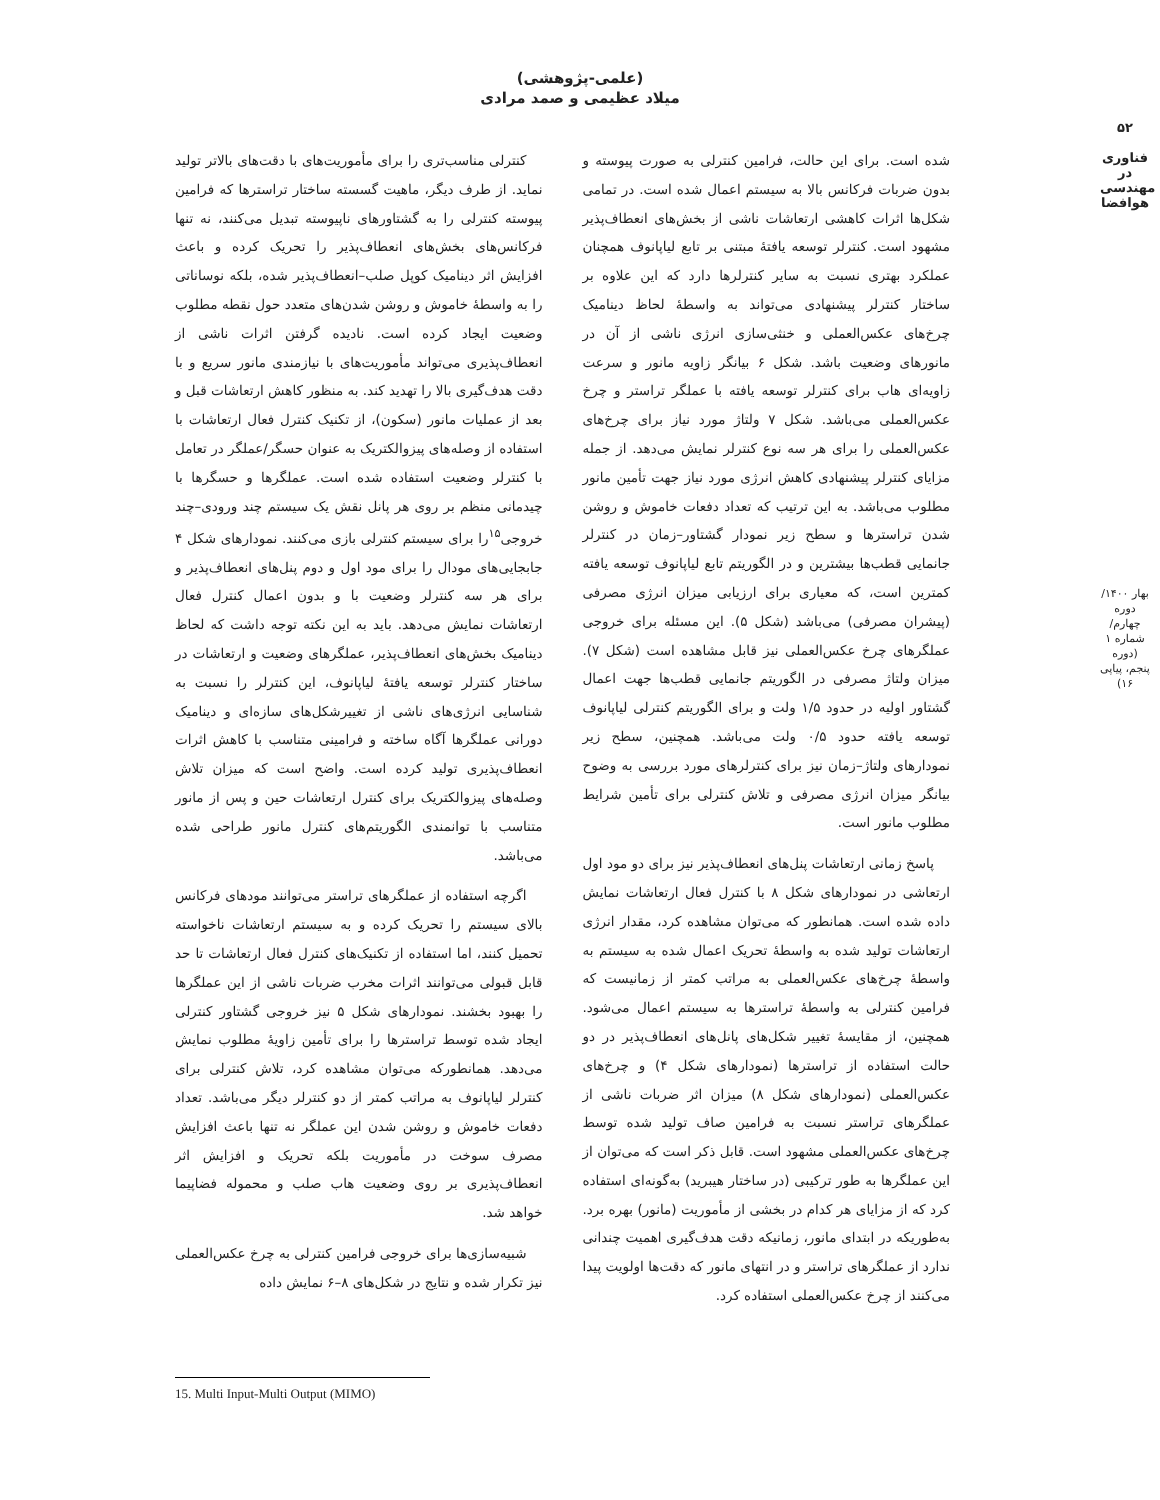۵۲
فناوری در
مهندسی هوافضا
بهار ۱۴۰۰/ دوره چهارم/ شماره ۱ (دوره پنجم، پیاپی ۱۶)
(علمی-پژوهشی)
میلاد عظیمی و صمد مرادی
کنترلی مناسب‌تری را برای مأموریت‌های با دقت‌های بالاتر تولید نماید. از طرف دیگر، ماهیت گسسته ساختار تراسترها که فرامین پیوسته کنترلی را به گشتاورهای ناپیوسته تبدیل می‌کنند، نه تنها فرکانس‌های بخش‌های انعطاف‌پذیر را تحریک کرده و باعث افزایش اثر دینامیک کوپل صلب–انعطاف‌پذیر شده، بلکه نوساناتی را به واسطهٔ خاموش و روشن شدن‌های متعدد حول نقطه مطلوب وضعیت ایجاد کرده است. نادیده گرفتن اثرات ناشی از انعطاف‌پذیری می‌تواند مأموریت‌های با نیازمندی مانور سریع و با دقت هدف‌گیری بالا را تهدید کند. به منظور کاهش ارتعاشات قبل و بعد از عملیات مانور (سکون)، از تکنیک کنترل فعال ارتعاشات با استفاده از وصله‌های پیزوالکتریک به عنوان حسگر/عملگر در تعامل با کنترلر وضعیت استفاده شده است. عملگرها و حسگرها با چیدمانی منظم بر روی هر پانل نقش یک سیستم چند ورودی–چند خروجی<sup>۱۵</sup>را برای سیستم کنترلی بازی می‌کنند. نمودارهای شکل ۴ جابجایی‌های مودال را برای مود اول و دوم پنل‌های انعطاف‌پذیر و برای هر سه کنترلر وضعیت با و بدون اعمال کنترل فعال ارتعاشات نمایش می‌دهد. باید به این نکته توجه داشت که لحاظ دینامیک بخش‌های انعطاف‌پذیر، عملگرهای وضعیت و ارتعاشات در ساختار کنترلر توسعه یافتهٔ لیاپانوف، این کنترلر را نسبت به شناسایی انرژی‌های ناشی از تغییرشکل‌های سازه‌ای و دینامیک دورانی عملگرها آگاه ساخته و فرامینی متناسب با کاهش اثرات انعطاف‌پذیری تولید کرده است. واضح است که میزان تلاش وصله‌های پیزوالکتریک برای کنترل ارتعاشات حین و پس از مانور متناسب با توانمندی الگوریتم‌های کنترل مانور طراحی شده می‌باشد.
اگرچه استفاده از عملگرهای تراستر می‌توانند مودهای فرکانس بالای سیستم را تحریک کرده و به سیستم ارتعاشات ناخواسته تحمیل کنند، اما استفاده از تکنیک‌های کنترل فعال ارتعاشات تا حد قابل قبولی می‌توانند اثرات مخرب ضربات ناشی از این عملگرها را بهبود بخشند. نمودارهای شکل ۵ نیز خروجی گشتاور کنترلی ایجاد شده توسط تراسترها را برای تأمین زاویهٔ مطلوب نمایش می‌دهد. همانطورکه می‌توان مشاهده کرد، تلاش کنترلی برای کنترلر لیاپانوف به مراتب کمتر از دو کنترلر دیگر می‌باشد. تعداد دفعات خاموش و روشن شدن این عملگر نه تنها باعث افزایش مصرف سوخت در مأموریت بلکه تحریک و افزایش اثر انعطاف‌پذیری بر روی وضعیت هاب صلب و محموله فضاپیما خواهد شد.
شبیه‌سازی‌ها برای خروجی فرامین کنترلی به چرخ عکس‌العملی نیز تکرار شده و نتایج در شکل‌های ۸–۶ نمایش داده
شده است. برای این حالت، فرامین کنترلی به صورت پیوسته و بدون ضربات فرکانس بالا به سیستم اعمال شده است. در تمامی شکل‌ها اثرات کاهشی ارتعاشات ناشی از بخش‌های انعطاف‌پذیر مشهود است. کنترلر توسعه یافتهٔ مبتنی بر تابع لیاپانوف همچنان عملکرد بهتری نسبت به سایر کنترلرها دارد که این علاوه بر ساختار کنترلر پیشنهادی می‌تواند به واسطهٔ لحاظ دینامیک چرخ‌های عکس‌العملی و خنثی‌سازی انرژی ناشی از آن در مانورهای وضعیت باشد. شکل ۶ بیانگر زاویه مانور و سرعت زاویه‌ای هاب برای کنترلر توسعه یافته با عملگر تراستر و چرخ عکس‌العملی می‌باشد. شکل ۷ ولتاژ مورد نیاز برای چرخ‌های عکس‌العملی را برای هر سه نوع کنترلر نمایش می‌دهد. از جمله مزایای کنترلر پیشنهادی کاهش انرژی مورد نیاز جهت تأمین مانور مطلوب می‌باشد. به این ترتیب که تعداد دفعات خاموش و روشن شدن تراسترها و سطح زیر نمودار گشتاور–زمان در کنترلر جانمایی قطب‌ها بیشترین و در الگوریتم تابع لیاپانوف توسعه یافته کمترین است، که معیاری برای ارزیابی میزان انرژی مصرفی (پیشران مصرفی) می‌باشد (شکل ۵). این مسئله برای خروجی عملگرهای چرخ عکس‌العملی نیز قابل مشاهده است (شکل ۷). میزان ولتاژ مصرفی در الگوریتم جانمایی قطب‌ها جهت اعمال گشتاور اولیه در حدود ۱/۵ ولت و برای الگوریتم کنترلی لیاپانوف توسعه یافته حدود ۰/۵ ولت می‌باشد. همچنین، سطح زیر نمودارهای ولتاژ–زمان نیز برای کنترلرهای مورد بررسی به وضوح بیانگر میزان انرژی مصرفی و تلاش کنترلی برای تأمین شرایط مطلوب مانور است.
پاسخ زمانی ارتعاشات پنل‌های انعطاف‌پذیر نیز برای دو مود اول ارتعاشی در نمودارهای شکل ۸ با کنترل فعال ارتعاشات نمایش داده شده است. همانطور که می‌توان مشاهده کرد، مقدار انرژی ارتعاشات تولید شده به واسطهٔ تحریک اعمال شده به سیستم به واسطهٔ چرخ‌های عکس‌العملی به مراتب کمتر از زمانیست که فرامین کنترلی به واسطهٔ تراسترها به سیستم اعمال می‌شود. همچنین، از مقایسهٔ تغییر شکل‌های پانل‌های انعطاف‌پذیر در دو حالت استفاده از تراسترها (نمودارهای شکل ۴) و چرخ‌های عکس‌العملی (نمودارهای شکل ۸) میزان اثر ضربات ناشی از عملگرهای تراستر نسبت به فرامین صاف تولید شده توسط چرخ‌های عکس‌العملی مشهود است. قابل ذکر است که می‌توان از این عملگرها به طور ترکیبی (در ساختار هیبرید) به‌گونه‌ای استفاده کرد که از مزایای هر کدام در بخشی از مأموریت (مانور) بهره برد. به‌طوریکه در ابتدای مانور، زمانیکه دقت هدف‌گیری اهمیت چندانی ندارد از عملگرهای تراستر و در انتهای مانور که دقت‌ها اولویت پیدا می‌کنند از چرخ عکس‌العملی استفاده کرد.
15. Multi Input-Multi Output (MIMO)